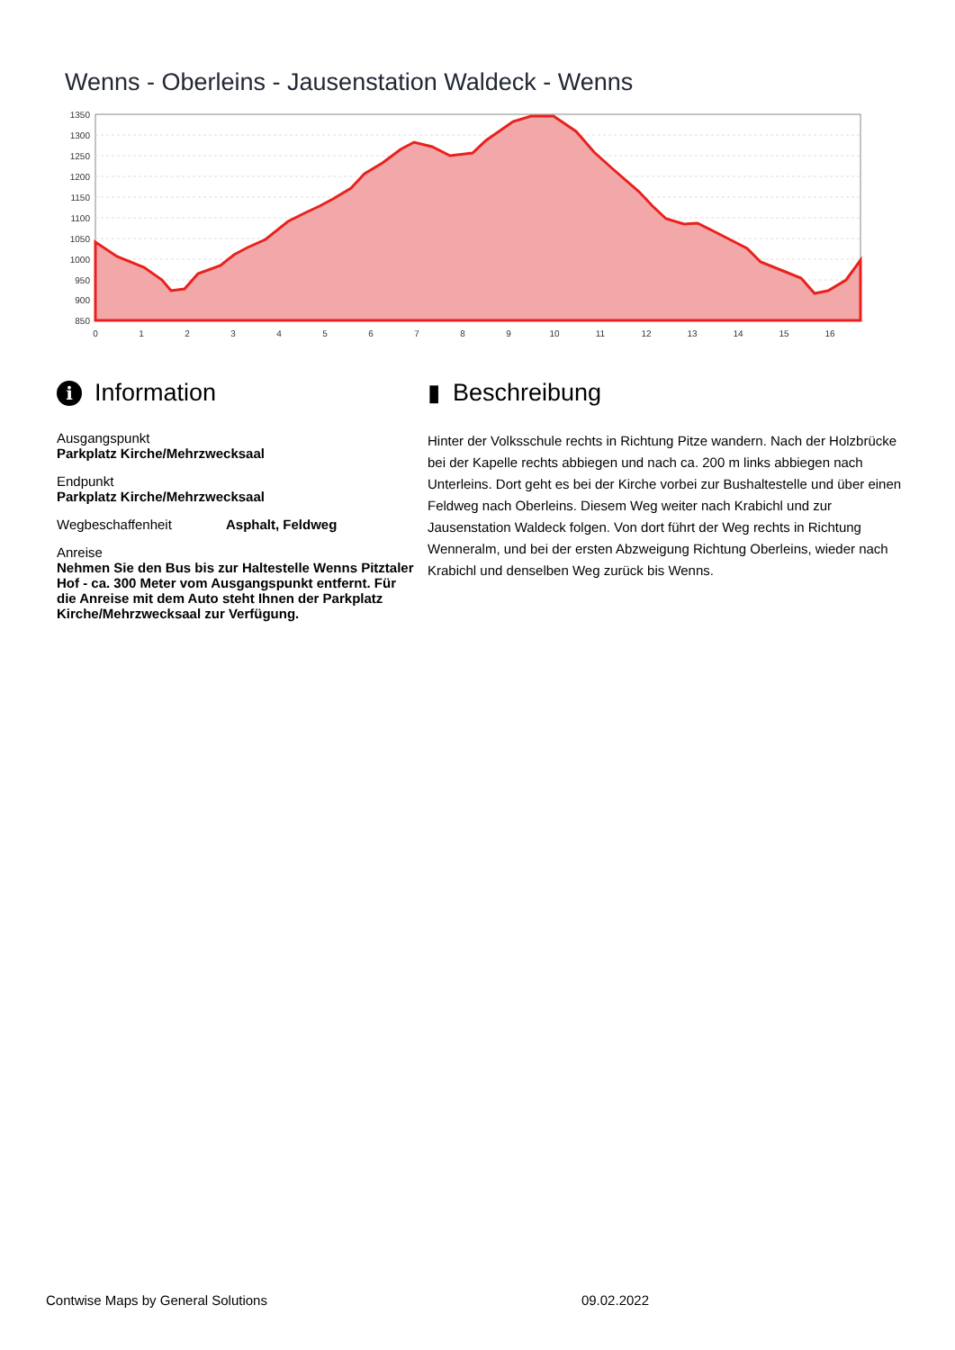Wenns - Oberleins - Jausenstation Waldeck - Wenns
1350
1300
1250
1200
1150
1100
1050
1000
950
900
850
0
1
2
3
4
5
6
7
8
9
10
11
12
13
14
15
16
i Information
Ausgangspunkt
Parkplatz Kirche/Mehrzwecksaal
Endpunkt
Parkplatz Kirche/Mehrzwecksaal
Wegbeschaffenheit Asphalt, Feldweg
Anreise
Nehmen Sie den Bus bis zur Haltestelle Wenns Pitztaler Hof - ca. 300 Meter vom Ausgangspunkt entfernt. Für die Anreise mit dem Auto steht Ihnen der Parkplatz Kirche/Mehrzwecksaal zur Verfügung.
▮ Beschreibung
Hinter der Volksschule rechts in Richtung Pitze wandern. Nach der Holzbrücke bei der Kapelle rechts abbiegen und nach ca. 200 m links abbiegen nach Unterleins. Dort geht es bei der Kirche vorbei zur Bushaltestelle und über einen Feldweg nach Oberleins. Diesem Weg weiter nach Krabichl und zur Jausenstation Waldeck folgen. Von dort führt der Weg rechts in Richtung Wenneralm, und bei der ersten Abzweigung Richtung Oberleins, wieder nach Krabichl und denselben Weg zurück bis Wenns.
Contwise Maps by General Solutions 09.02.2022